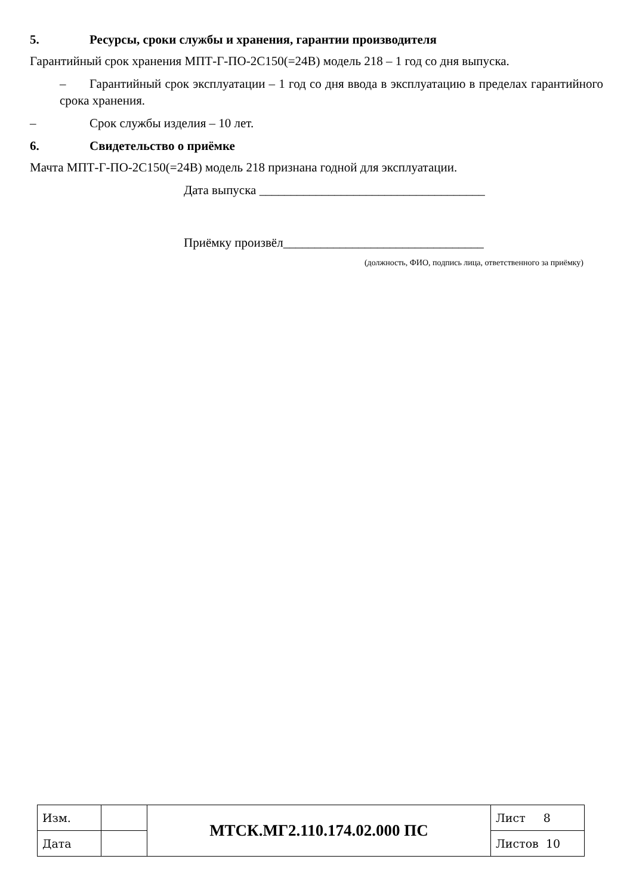5. Ресурсы, сроки службы и хранения, гарантии производителя
Гарантийный срок хранения МПТ-Г-ПО-2С150(=24В) модель 218 – 1 год со дня выпуска.
– Гарантийный срок эксплуатации – 1 год со дня ввода в эксплуатацию в пределах гарантийного срока хранения.
– Срок службы изделия – 10 лет.
6. Свидетельство о приёмке
Мачта МПТ-Г-ПО-2С150(=24В) модель 218 признана годной для эксплуатации.
Дата выпуска ____________________________________
Приёмку произвёл________________________________
(должность, ФИО, подпись лица, ответственного за приёмку)
| Изм. | | МТСК.МГ2.110.174.02.000 ПС | Лист 8 |
| Дата | | | Листов 10 |